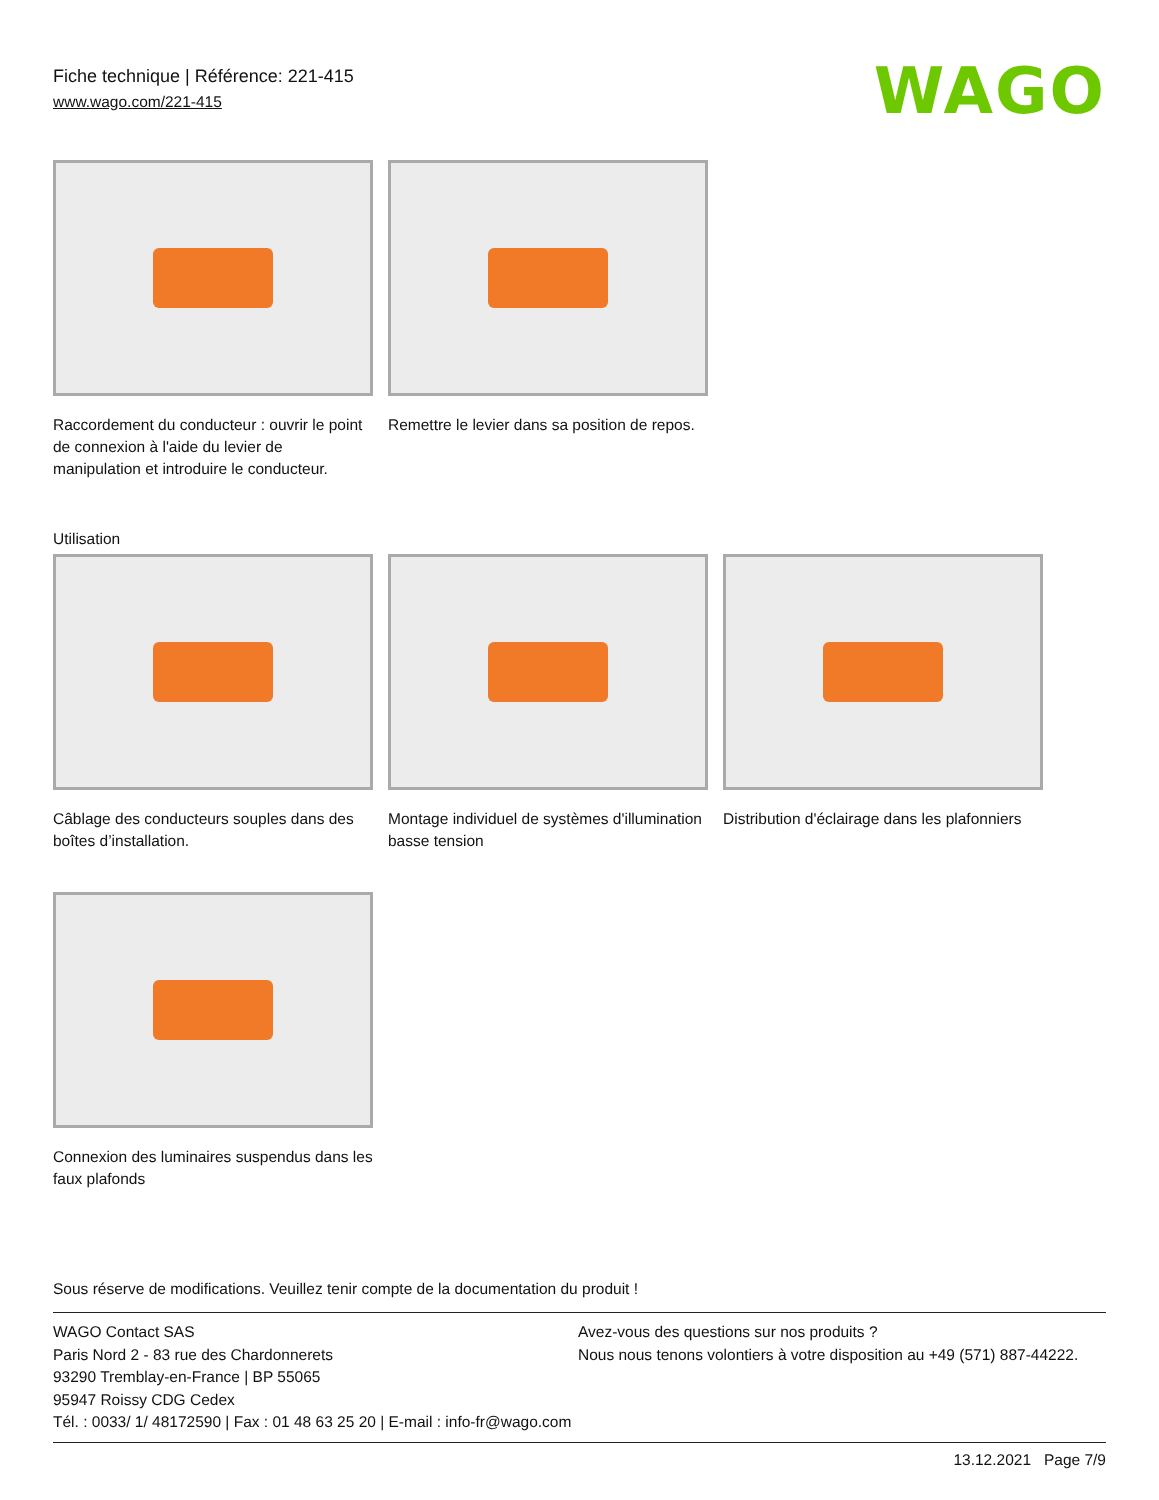Fiche technique | Référence: 221-415
www.wago.com/221-415
WAGO
Raccordement du conducteur : ouvrir le point de connexion à l'aide du levier de manipulation et introduire le conducteur.
Remettre le levier dans sa position de repos.
Utilisation
Câblage des conducteurs souples dans des boîtes d’installation.
Montage individuel de systèmes d'illumination basse tension
Distribution d'éclairage dans les plafonniers
Connexion des luminaires suspendus dans les faux plafonds
Sous réserve de modifications. Veuillez tenir compte de la documentation du produit !
WAGO Contact SAS
Paris Nord 2 - 83 rue des Chardonnerets
93290 Tremblay-en-France | BP 55065
95947 Roissy CDG Cedex
Tél. : 0033/ 1/ 48172590 | Fax : 01 48 63 25 20 | E-mail : info-fr@wago.com
Avez-vous des questions sur nos produits ?
Nous nous tenons volontiers à votre disposition au +49 (571) 887-44222.
13.12.2021 Page 7/9